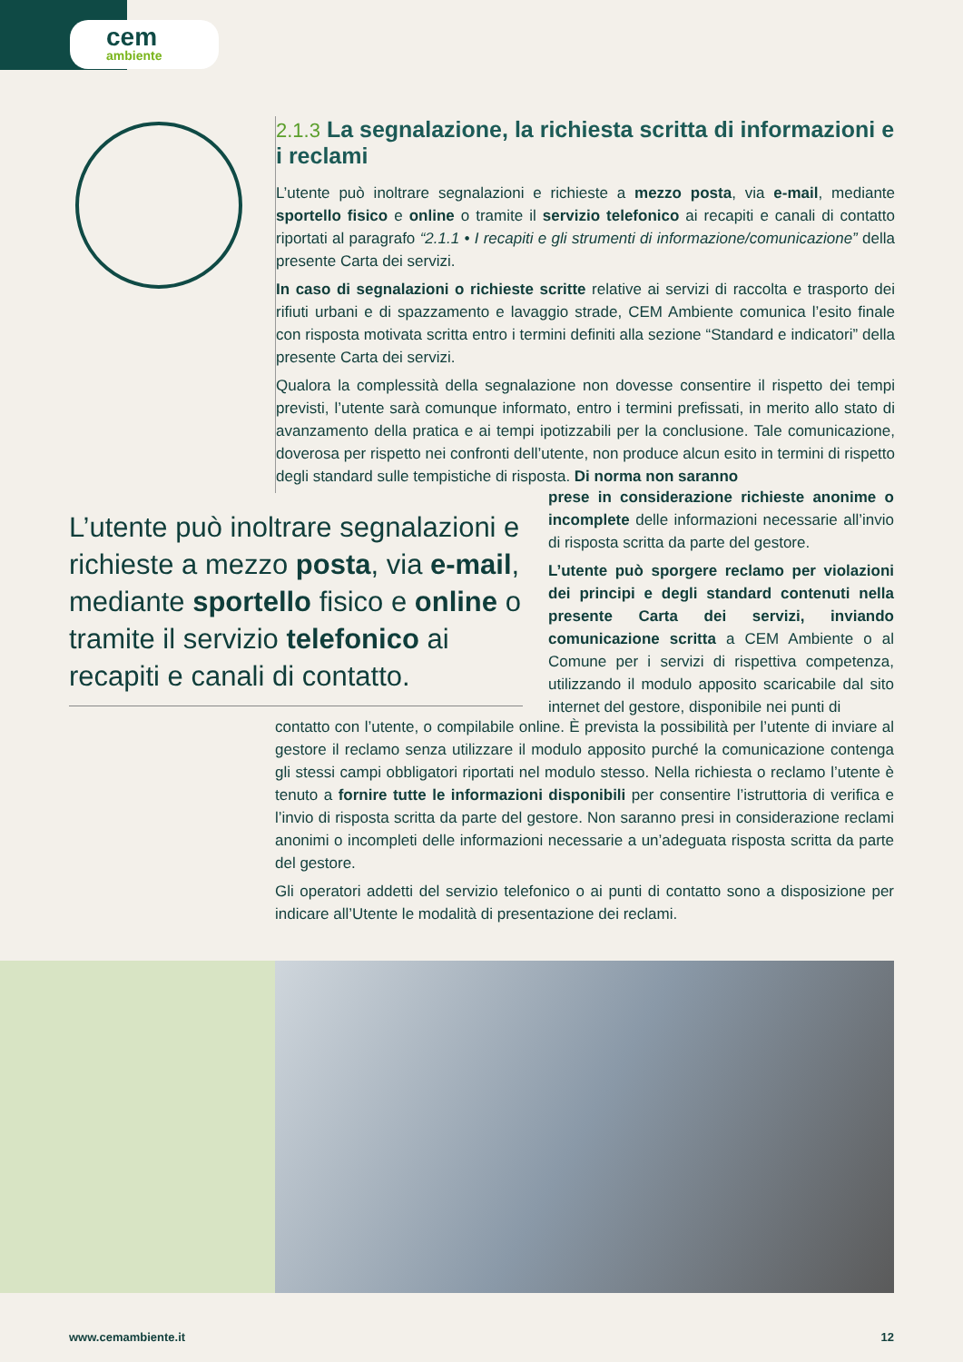cem
ambiente
2.1.3 La segnalazione, la richiesta scritta di informazioni e i reclami
L’utente può inoltrare segnalazioni e richieste a mezzo posta, via e-mail, mediante sportello fisico e online o tramite il servizio telefonico ai recapiti e canali di contatto riportati al paragrafo “2.1.1 • I recapiti e gli strumenti di informazione/comunicazione” della presente Carta dei servizi.
In caso di segnalazioni o richieste scritte relative ai servizi di raccolta e trasporto dei rifiuti urbani e di spazzamento e lavaggio strade, CEM Ambiente comunica l’esito finale con risposta motivata scritta entro i termini definiti alla sezione “Standard e indicatori” della presente Carta dei servizi.
Qualora la complessità della segnalazione non dovesse consentire il rispetto dei tempi previsti, l’utente sarà comunque informato, entro i termini prefissati, in merito allo stato di avanzamento della pratica e ai tempi ipotizzabili per la conclusione. Tale comunicazione, doverosa per rispetto nei confronti dell’utente, non produce alcun esito in termini di rispetto degli standard sulle tempistiche di risposta. Di norma non saranno
L’utente può inoltrare segnalazioni e richieste a mezzo posta, via e-mail, mediante sportello fisico e online o tramite il servizio telefonico ai recapiti e canali di contatto.
prese in considerazione richieste anonime o incomplete delle informazioni necessarie all’invio di risposta scritta da parte del gestore.
L’utente può sporgere reclamo per violazioni dei principi e degli standard contenuti nella presente Carta dei servizi, inviando comunicazione scritta a CEM Ambiente o al Comune per i servizi di rispettiva competenza, utilizzando il modulo apposito scaricabile dal sito internet del gestore, disponibile nei punti di
contatto con l’utente, o compilabile online. È prevista la possibilità per l’utente di inviare al gestore il reclamo senza utilizzare il modulo apposito purché la comunicazione contenga gli stessi campi obbligatori riportati nel modulo stesso. Nella richiesta o reclamo l’utente è tenuto a fornire tutte le informazioni disponibili per consentire l’istruttoria di verifica e l’invio di risposta scritta da parte del gestore. Non saranno presi in considerazione reclami anonimi o incompleti delle informazioni necessarie a un’adeguata risposta scritta da parte del gestore.
Gli operatori addetti del servizio telefonico o ai punti di contatto sono a disposizione per indicare all’Utente le modalità di presentazione dei reclami.
www.cemambiente.it 12